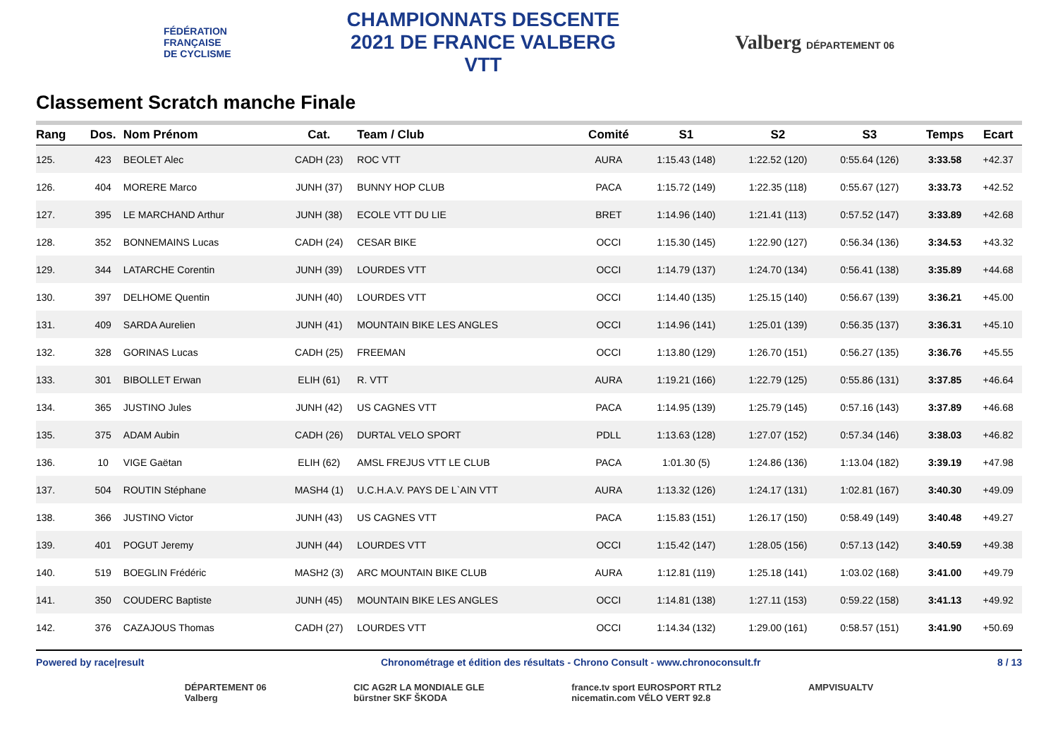FÉDÉRATION
FRANÇAISE
DE CYCLISME
CHAMPIONNATS DESCENTE
2021 DE FRANCE VALBERG
VTT
Valberg DÉPARTEMENT 06
Classement Scratch manche Finale
| Rang | Dos. | Nom Prénom | Cat. | Team / Club | Comité | S1 | S2 | S3 | Temps | Ecart |
| --- | --- | --- | --- | --- | --- | --- | --- | --- | --- | --- |
| 125. | 423 | BEOLET Alec | CADH (23) | ROC VTT | AURA | 1:15.43 (148) | 1:22.52 (120) | 0:55.64 (126) | 3:33.58 | +42.37 |
| 126. | 404 | MORERE Marco | JUNH (37) | BUNNY HOP CLUB | PACA | 1:15.72 (149) | 1:22.35 (118) | 0:55.67 (127) | 3:33.73 | +42.52 |
| 127. | 395 | LE MARCHAND Arthur | JUNH (38) | ECOLE VTT DU LIE | BRET | 1:14.96 (140) | 1:21.41 (113) | 0:57.52 (147) | 3:33.89 | +42.68 |
| 128. | 352 | BONNEMAINS Lucas | CADH (24) | CESAR BIKE | OCCI | 1:15.30 (145) | 1:22.90 (127) | 0:56.34 (136) | 3:34.53 | +43.32 |
| 129. | 344 | LATARCHE Corentin | JUNH (39) | LOURDES VTT | OCCI | 1:14.79 (137) | 1:24.70 (134) | 0:56.41 (138) | 3:35.89 | +44.68 |
| 130. | 397 | DELHOME Quentin | JUNH (40) | LOURDES VTT | OCCI | 1:14.40 (135) | 1:25.15 (140) | 0:56.67 (139) | 3:36.21 | +45.00 |
| 131. | 409 | SARDA Aurelien | JUNH (41) | MOUNTAIN BIKE LES ANGLES | OCCI | 1:14.96 (141) | 1:25.01 (139) | 0:56.35 (137) | 3:36.31 | +45.10 |
| 132. | 328 | GORINAS Lucas | CADH (25) | FREEMAN | OCCI | 1:13.80 (129) | 1:26.70 (151) | 0:56.27 (135) | 3:36.76 | +45.55 |
| 133. | 301 | BIBOLLET Erwan | ELIH (61) | R. VTT | AURA | 1:19.21 (166) | 1:22.79 (125) | 0:55.86 (131) | 3:37.85 | +46.64 |
| 134. | 365 | JUSTINO Jules | JUNH (42) | US CAGNES VTT | PACA | 1:14.95 (139) | 1:25.79 (145) | 0:57.16 (143) | 3:37.89 | +46.68 |
| 135. | 375 | ADAM Aubin | CADH (26) | DURTAL VELO SPORT | PDLL | 1:13.63 (128) | 1:27.07 (152) | 0:57.34 (146) | 3:38.03 | +46.82 |
| 136. | 10 | VIGE Gaëtan | ELIH (62) | AMSL FREJUS VTT LE CLUB | PACA | 1:01.30 (5) | 1:24.86 (136) | 1:13.04 (182) | 3:39.19 | +47.98 |
| 137. | 504 | ROUTIN Stéphane | MASH4 (1) | U.C.H.A.V. PAYS DE L`AIN VTT | AURA | 1:13.32 (126) | 1:24.17 (131) | 1:02.81 (167) | 3:40.30 | +49.09 |
| 138. | 366 | JUSTINO Victor | JUNH (43) | US CAGNES VTT | PACA | 1:15.83 (151) | 1:26.17 (150) | 0:58.49 (149) | 3:40.48 | +49.27 |
| 139. | 401 | POGUT Jeremy | JUNH (44) | LOURDES VTT | OCCI | 1:15.42 (147) | 1:28.05 (156) | 0:57.13 (142) | 3:40.59 | +49.38 |
| 140. | 519 | BOEGLIN Frédéric | MASH2 (3) | ARC MOUNTAIN BIKE CLUB | AURA | 1:12.81 (119) | 1:25.18 (141) | 1:03.02 (168) | 3:41.00 | +49.79 |
| 141. | 350 | COUDERC Baptiste | JUNH (45) | MOUNTAIN BIKE LES ANGLES | OCCI | 1:14.81 (138) | 1:27.11 (153) | 0:59.22 (158) | 3:41.13 | +49.92 |
| 142. | 376 | CAZAJOUS Thomas | CADH (27) | LOURDES VTT | OCCI | 1:14.34 (132) | 1:29.00 (161) | 0:58.57 (151) | 3:41.90 | +50.69 |
Powered by race|result Chronométrage et édition des résultats - Chrono Consult - www.chronoconsult.fr 8 / 13
DÉPARTEMENT 06
Valberg CIC AG2R LA MONDIALE GLE
bürstner SKF ŠKODA france.tv sport EUROSPORT RTL2
nicematin.com VÉLO VERT 92.8 AMPVISUALTV